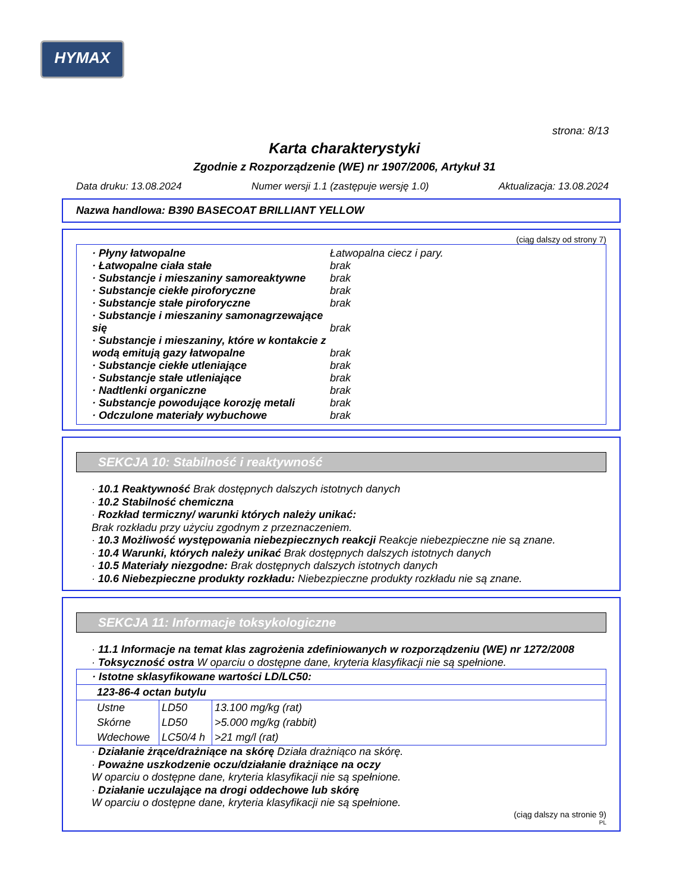HYMAX
strona: 8/13
Karta charakterystyki
Zgodnie z Rozporządzenie (WE) nr 1907/2006, Artykuł 31
Data druku: 13.08.2024 Numer wersji 1.1 (zastępuje wersję 1.0) Aktualizacja: 13.08.2024
Nazwa handlowa: B390 BASECOAT BRILLIANT YELLOW
(ciąg dalszy od strony 7)
· Płyny łatwopalne Łatwopalna ciecz i pary.
· Łatwopalne ciała stałe brak
· Substancje i mieszaniny samoreaktywne brak
· Substancje ciekłe piroforyczne brak
· Substancje stałe piroforyczne brak
· Substancje i mieszaniny samonagrzewające się brak
· Substancje i mieszaniny, które w kontakcie z wodą emitują gazy łatwopalne brak
· Substancje ciekłe utleniające brak
· Substancje stałe utleniające brak
· Nadtlenki organiczne brak
· Substancje powodujące korozję metali brak
· Odczulone materiały wybuchowe brak
SEKCJA 10: Stabilność i reaktywność
· 10.1 Reaktywność Brak dostępnych dalszych istotnych danych
· 10.2 Stabilność chemiczna
· Rozkład termiczny/ warunki których należy unikać:
Brak rozkładu przy użyciu zgodnym z przeznaczeniem.
· 10.3 Możliwość występowania niebezpiecznych reakcji Reakcje niebezpieczne nie są znane.
· 10.4 Warunki, których należy unikać Brak dostępnych dalszych istotnych danych
· 10.5 Materiały niezgodne: Brak dostępnych dalszych istotnych danych
· 10.6 Niebezpieczne produkty rozkładu: Niebezpieczne produkty rozkładu nie są znane.
SEKCJA 11: Informacje toksykologiczne
· 11.1 Informacje na temat klas zagrożenia zdefiniowanych w rozporządzeniu (WE) nr 1272/2008
· Toksyczność ostra W oparciu o dostępne dane, kryteria klasyfikacji nie są spełnione.
| · Istotne sklasyfikowane wartości LD/LC50: | | |
| 123-86-4 octan butylu | | |
| Ustne | LD50 | 13.100 mg/kg (rat) |
| Skórne | LD50 | >5.000 mg/kg (rabbit) |
| Wdechowe | LC50/4 h | >21 mg/l (rat) |
· Działanie żrące/drażniące na skórę Działa drażniąco na skórę.
· Poważne uszkodzenie oczu/działanie drażniące na oczy
W oparciu o dostępne dane, kryteria klasyfikacji nie są spełnione.
· Działanie uczulające na drogi oddechowe lub skórę
W oparciu o dostępne dane, kryteria klasyfikacji nie są spełnione.
(ciąg dalszy na stronie 9)
PL